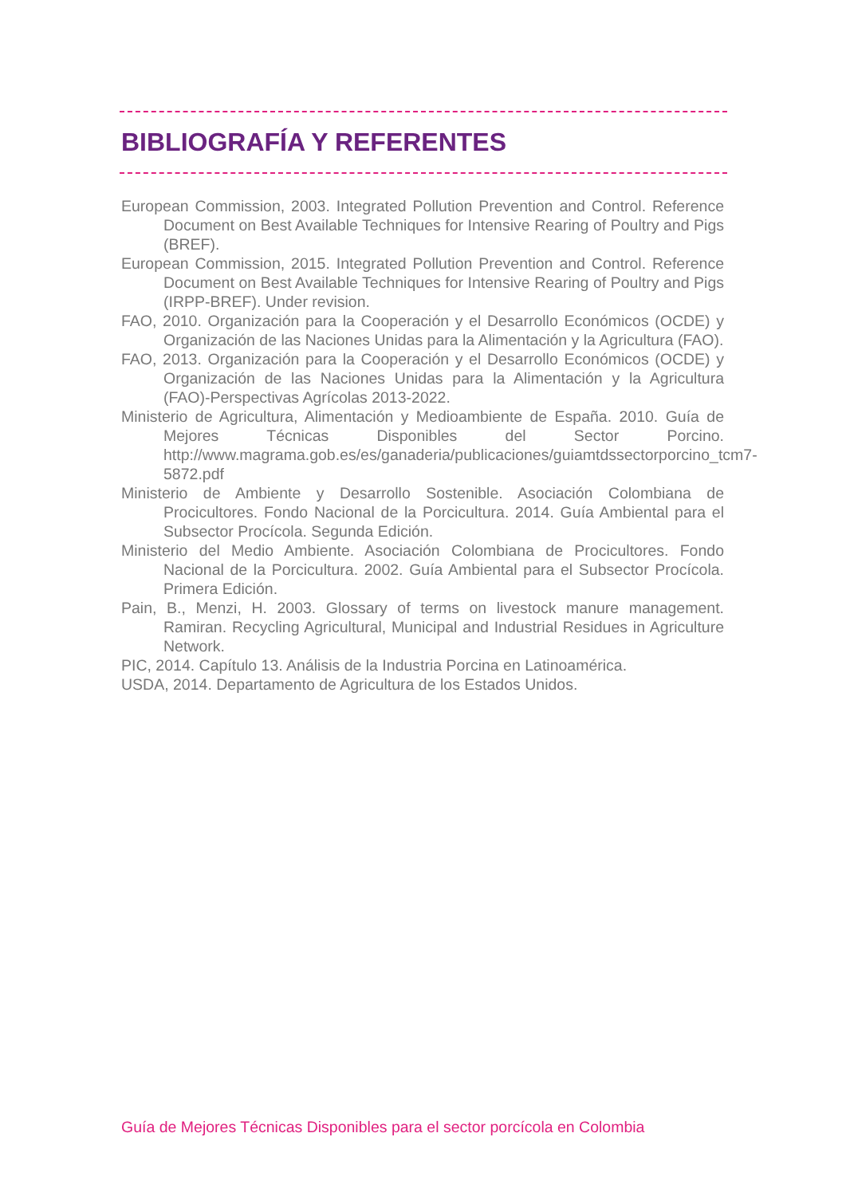BIBLIOGRAFÍA Y REFERENTES
European Commission, 2003. Integrated Pollution Prevention and Control. Reference Document on Best Available Techniques for Intensive Rearing of Poultry and Pigs (BREF).
European Commission, 2015. Integrated Pollution Prevention and Control. Reference Document on Best Available Techniques for Intensive Rearing of Poultry and Pigs (IRPP-BREF). Under revision.
FAO, 2010. Organización para la Cooperación y el Desarrollo Económicos (OCDE) y Organización de las Naciones Unidas para la Alimentación y la Agricultura (FAO).
FAO, 2013. Organización para la Cooperación y el Desarrollo Económicos (OCDE) y Organización de las Naciones Unidas para la Alimentación y la Agricultura (FAO)-Perspectivas Agrícolas 2013-2022.
Ministerio de Agricultura, Alimentación y Medioambiente de España. 2010. Guía de Mejores Técnicas Disponibles del Sector Porcino. http://www.magrama.gob.es/es/ganaderia/publicaciones/guiamtdssectorporcino_tcm7-5872.pdf
Ministerio de Ambiente y Desarrollo Sostenible. Asociación Colombiana de Procicultores. Fondo Nacional de la Porcicultura. 2014. Guía Ambiental para el Subsector Procícola. Segunda Edición.
Ministerio del Medio Ambiente. Asociación Colombiana de Procicultores. Fondo Nacional de la Porcicultura. 2002. Guía Ambiental para el Subsector Procícola. Primera Edición.
Pain, B., Menzi, H. 2003. Glossary of terms on livestock manure management. Ramiran. Recycling Agricultural, Municipal and Industrial Residues in Agriculture Network.
PIC, 2014. Capítulo 13. Análisis de la Industria Porcina en Latinoamérica.
USDA, 2014. Departamento de Agricultura de los Estados Unidos.
Guía de Mejores Técnicas Disponibles para el sector porcícola en Colombia